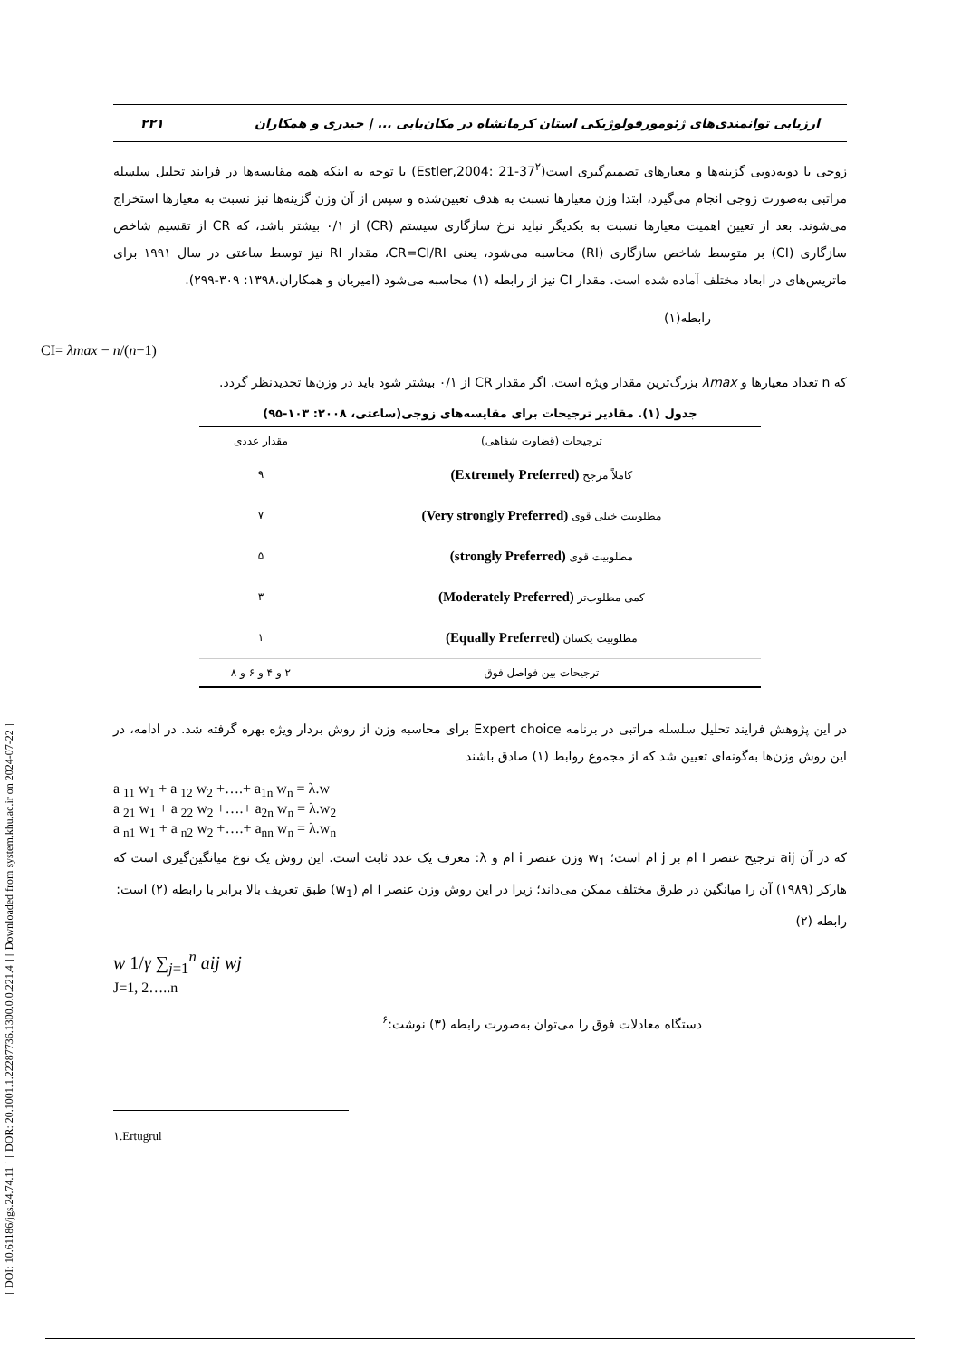[ DOI: 10.61186/jgs.24.74.11 ] [ DOR: 20.1001.1.22287736.1300.0.0.221.4 ] [ Downloaded from system.khu.ac.ir on 2024-07-22 ]
ارزیابی توانمندی‌های ژئومورفولوژیکی استان کرمانشاه در مکان‌یابی ... | حیدری و همکاران ۲۲۱
زوجی یا دوبه‌دویی گزینه‌ها و معیارهای تصمیم‌گیری است(Estler,2004: 21-37<sup>۲</sup>) با توجه به اینکه همه مقایسه‌ها در فرایند تحلیل سلسله مراتبی به‌صورت زوجی انجام می‌گیرد، ابتدا وزن معیارها نسبت به هدف تعیین‌شده و سپس از آن وزن گزینه‌ها نیز نسبت به معیارها استخراج می‌شوند. بعد از تعیین اهمیت معیارها نسبت به یکدیگر نباید نرخ سازگاری سیستم (CR) از ۰/۱ بیشتر باشد، که CR از تقسیم شاخص سازگاری (CI) بر متوسط شاخص سازگاری (RI) محاسبه می‌شود، یعنی CR=CI/RI، مقدار RI نیز توسط ساعتی در سال ۱۹۹۱ برای ماتریس‌های در ابعاد مختلف آماده شده است. مقدار CI نیز از رابطه (۱) محاسبه می‌شود (امیریان و همکاران،۱۳۹۸: ۳۰۹-۲۹۹).
رابطه(۱)
CI= λmax − n/(n−1)
که n تعداد معیارها و λmax بزرگ‌ترین مقدار ویژه است. اگر مقدار CR از ۰/۱ بیشتر شود باید در وزن‌ها تجدیدنظر گردد.
جدول (۱). مقادیر ترجیحات برای مقایسه‌های زوجی(ساعتی، ۲۰۰۸: ۱۰۳-۹۵)
| ترجیحات (قضاوت شفاهی) | مقدار عددی |
| --- | --- |
| کاملاً مرجح (Extremely Preferred) | ۹ |
| مطلوبیت خیلی قوی (Very strongly Preferred) | ۷ |
| مطلوبیت قوی (strongly Preferred) | ۵ |
| کمی مطلوب‌تر (Moderately Preferred) | ۳ |
| مطلوبیت یکسان (Equally Preferred) | ۱ |
| ترجیحات بین فواصل فوق | ۲ و ۴ و ۶ و ۸ |
در این پژوهش فرایند تحلیل سلسله مراتبی در برنامه Expert choice برای محاسبه وزن از روش بردار ویژه بهره گرفته شد. در ادامه، در این روش وزن‌ها به‌گونه‌ای تعیین شد که از مجموع روابط (۱) صادق باشند
a <sub>11</sub> w<sub>1</sub> + a <sub>12</sub> w<sub>2</sub> +….+ a<sub>1n</sub> w<sub>n</sub> = λ.w
a <sub>21</sub> w<sub>1</sub> + a <sub>22</sub> w<sub>2</sub> +….+ a<sub>2n</sub> w<sub>n</sub> = λ.w<sub>2</sub>
a <sub>n1</sub> w<sub>1</sub> + a <sub>n2</sub> w<sub>2</sub> +….+ a<sub>nn</sub> w<sub>n</sub> = λ.w<sub>n</sub>
که در آن aij ترجیح عنصر I ام بر j ام است؛ w<sub>1</sub> وزن عنصر i ام و λ: معرف یک عدد ثابت است. این روش یک نوع میانگین‌گیری است که هارکر (۱۹۸۹) آن را میانگین در طرق مختلف ممکن می‌داند؛ زیرا در این روش وزن عنصر I ام (w<sub>1</sub>) طبق تعریف بالا برابر با رابطه (۲) است:
رابطه (۲)
w 1/γ ∑<sub>j=1</sub><sup>n</sup> aij wj
J=1, 2…..n
دستگاه معادلات فوق را می‌توان به‌صورت رابطه (۳) نوشت:<sup>۶</sup>
۱.Ertugrul